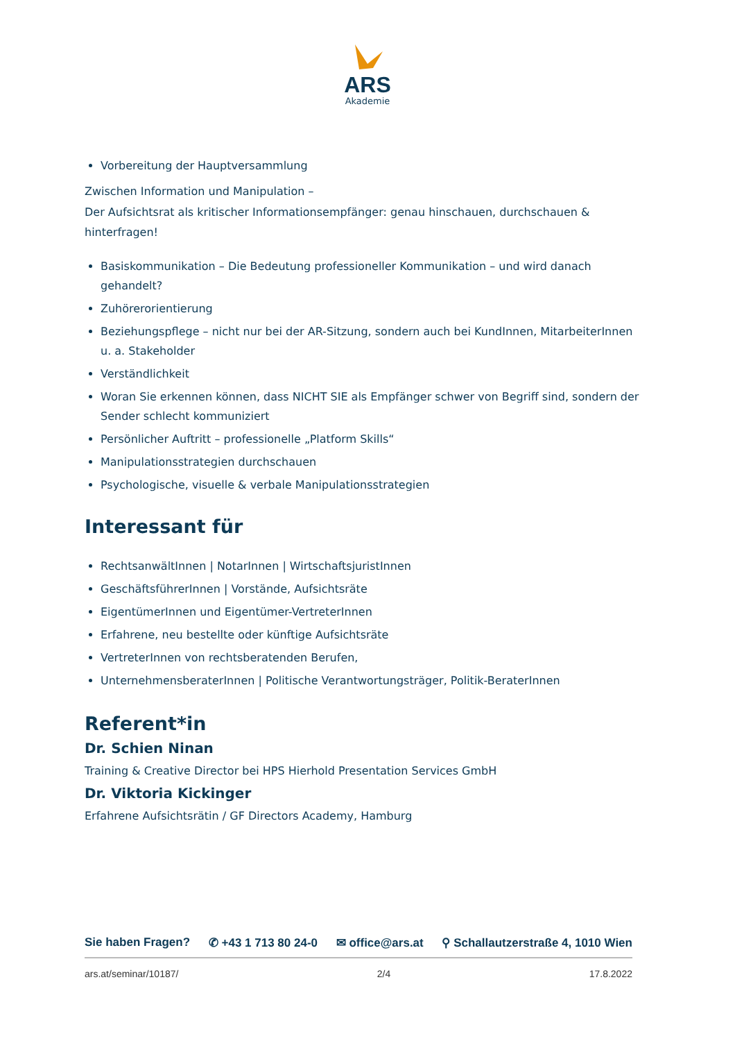ARS
Akademie
Vorbereitung der Hauptversammlung
Zwischen Information und Manipulation –
Der Aufsichtsrat als kritischer Informationsempfänger: genau hinschauen, durchschauen & hinterfragen!
Basiskommunikation – Die Bedeutung professioneller Kommunikation – und wird danach gehandelt?
Zuhörerorientierung
Beziehungspflege – nicht nur bei der AR-Sitzung, sondern auch bei KundInnen, MitarbeiterInnen u. a. Stakeholder
Verständlichkeit
Woran Sie erkennen können, dass NICHT SIE als Empfänger schwer von Begriff sind, sondern der Sender schlecht kommuniziert
Persönlicher Auftritt – professionelle „Platform Skills“
Manipulationsstrategien durchschauen
Psychologische, visuelle & verbale Manipulationsstrategien
Interessant für
RechtsanwältInnen | NotarInnen | WirtschaftsjuristInnen
GeschäftsführerInnen | Vorstände, Aufsichtsräte
EigentümerInnen und Eigentümer-VertreterInnen
Erfahrene, neu bestellte oder künftige Aufsichtsräte
VertreterInnen von rechtsberatenden Berufen,
UnternehmensberaterInnen | Politische Verantwortungsträger, Politik-BeraterInnen
Referent*in
Dr. Schien Ninan
Training & Creative Director bei HPS Hierhold Presentation Services GmbH
Dr. Viktoria Kickinger
Erfahrene Aufsichtsrätin / GF Directors Academy, Hamburg
Sie haben Fragen? ✆ +43 1 713 80 24-0 ✉ office@ars.at ⚲ Schallautzerstraße 4, 1010 Wien
ars.at/seminar/10187/ 2/4 17.8.2022